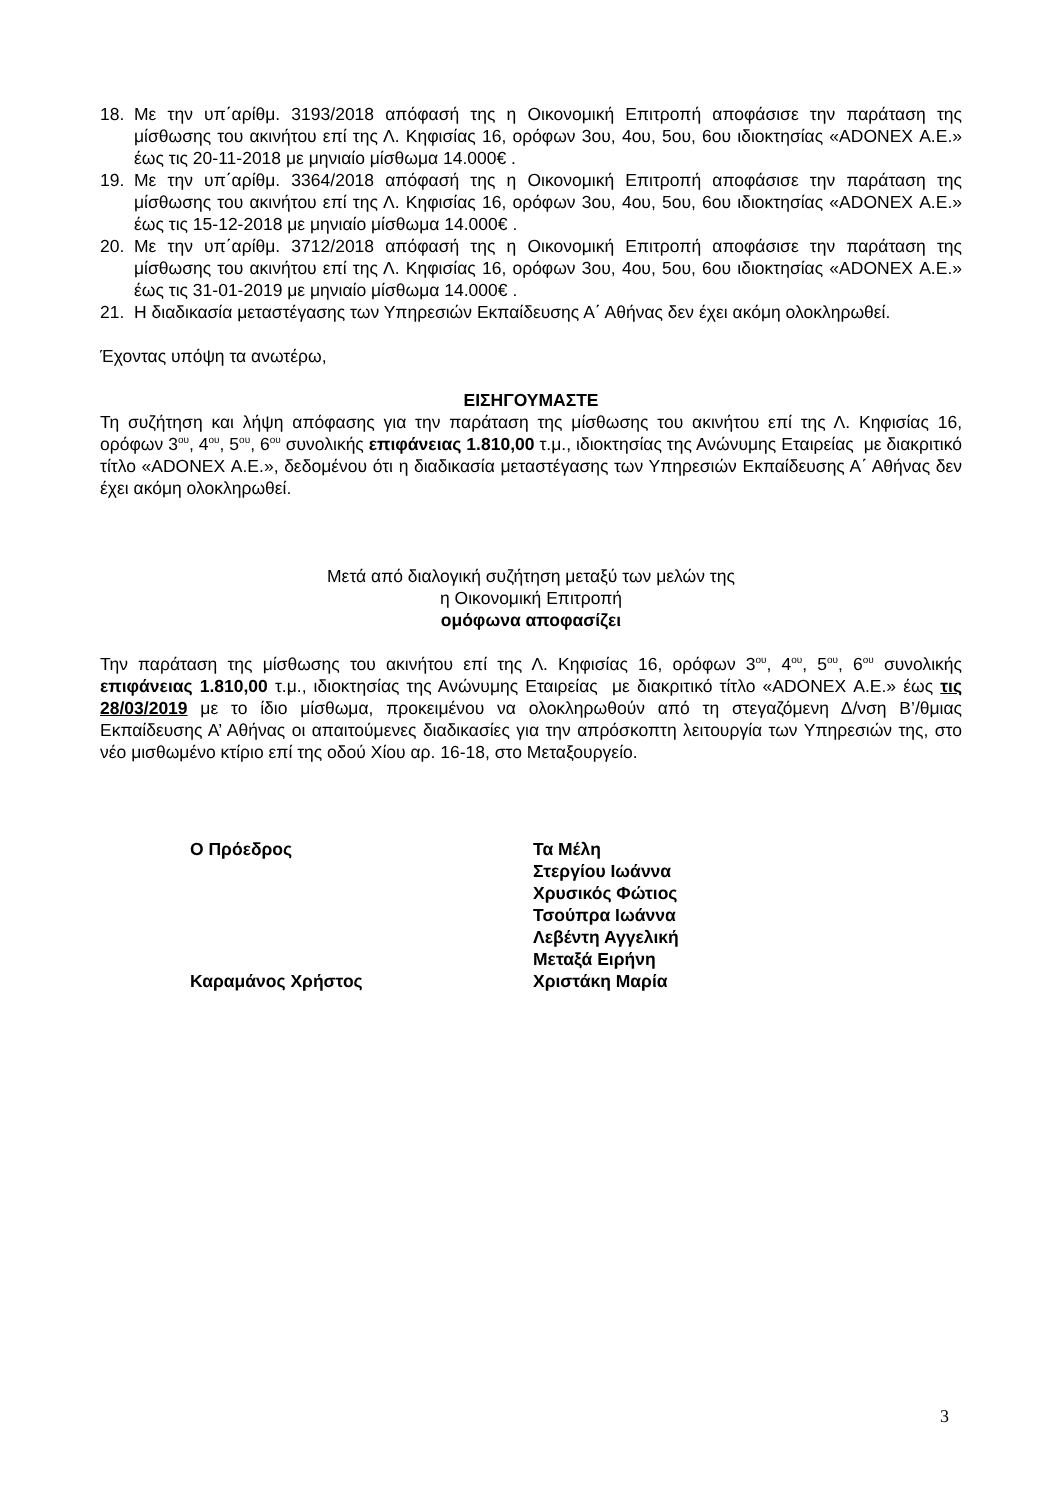18. Με την υπ΄αρίθμ. 3193/2018 απόφασή της η Οικονομική Επιτροπή αποφάσισε την παράταση της μίσθωσης του ακινήτου επί της Λ. Κηφισίας 16, ορόφων 3ου, 4ου, 5ου, 6ου ιδιοκτησίας «ADONEX Α.Ε.» έως τις 20-11-2018 με μηνιαίο μίσθωμα 14.000€ .
19. Με την υπ΄αρίθμ. 3364/2018 απόφασή της η Οικονομική Επιτροπή αποφάσισε την παράταση της μίσθωσης του ακινήτου επί της Λ. Κηφισίας 16, ορόφων 3ου, 4ου, 5ου, 6ου ιδιοκτησίας «ADONEX Α.Ε.» έως τις 15-12-2018 με μηνιαίο μίσθωμα 14.000€ .
20. Με την υπ΄αρίθμ. 3712/2018 απόφασή της η Οικονομική Επιτροπή αποφάσισε την παράταση της μίσθωσης του ακινήτου επί της Λ. Κηφισίας 16, ορόφων 3ου, 4ου, 5ου, 6ου ιδιοκτησίας «ADONEX Α.Ε.» έως τις 31-01-2019 με μηνιαίο μίσθωμα 14.000€ .
21. Η διαδικασία μεταστέγασης των Υπηρεσιών Εκπαίδευσης Α΄ Αθήνας δεν έχει ακόμη ολοκληρωθεί.
Έχοντας υπόψη τα ανωτέρω,
ΕΙΣΗΓΟΥΜΑΣΤΕ
Τη συζήτηση και λήψη απόφασης για την παράταση της μίσθωσης του ακινήτου επί της Λ. Κηφισίας 16, ορόφων 3<sup>ου</sup>, 4<sup>ου</sup>, 5<sup>ου</sup>, 6<sup>ου</sup> συνολικής επιφάνειας 1.810,00 τ.μ., ιδιοκτησίας της Ανώνυμης Εταιρείας με διακριτικό τίτλο «ADONEX Α.Ε.», δεδομένου ότι η διαδικασία μεταστέγασης των Υπηρεσιών Εκπαίδευσης Α΄ Αθήνας δεν έχει ακόμη ολοκληρωθεί.
Μετά από διαλογική συζήτηση μεταξύ των μελών της
η Οικονομική Επιτροπή
ομόφωνα αποφασίζει
Την παράταση της μίσθωσης του ακινήτου επί της Λ. Κηφισίας 16, ορόφων 3<sup>ου</sup>, 4<sup>ου</sup>, 5<sup>ου</sup>, 6<sup>ου</sup> συνολικής επιφάνειας 1.810,00 τ.μ., ιδιοκτησίας της Ανώνυμης Εταιρείας με διακριτικό τίτλο «ADONEX Α.Ε.» έως τις 28/03/2019 με το ίδιο μίσθωμα, προκειμένου να ολοκληρωθούν από τη στεγαζόμενη Δ/νση Β’/θμιας Εκπαίδευσης Α’ Αθήνας οι απαιτούμενες διαδικασίες για την απρόσκοπτη λειτουργία των Υπηρεσιών της, στο νέο μισθωμένο κτίριο επί της οδού Χίου αρ. 16-18, στο Μεταξουργείο.
Ο Πρόεδρος
Καραμάνος Χρήστος
Τα Μέλη
Στεργίου Ιωάννα
Χρυσικός Φώτιος
Τσούπρα Ιωάννα
Λεβέντη Αγγελική
Μεταξά Ειρήνη
Χριστάκη Μαρία
3